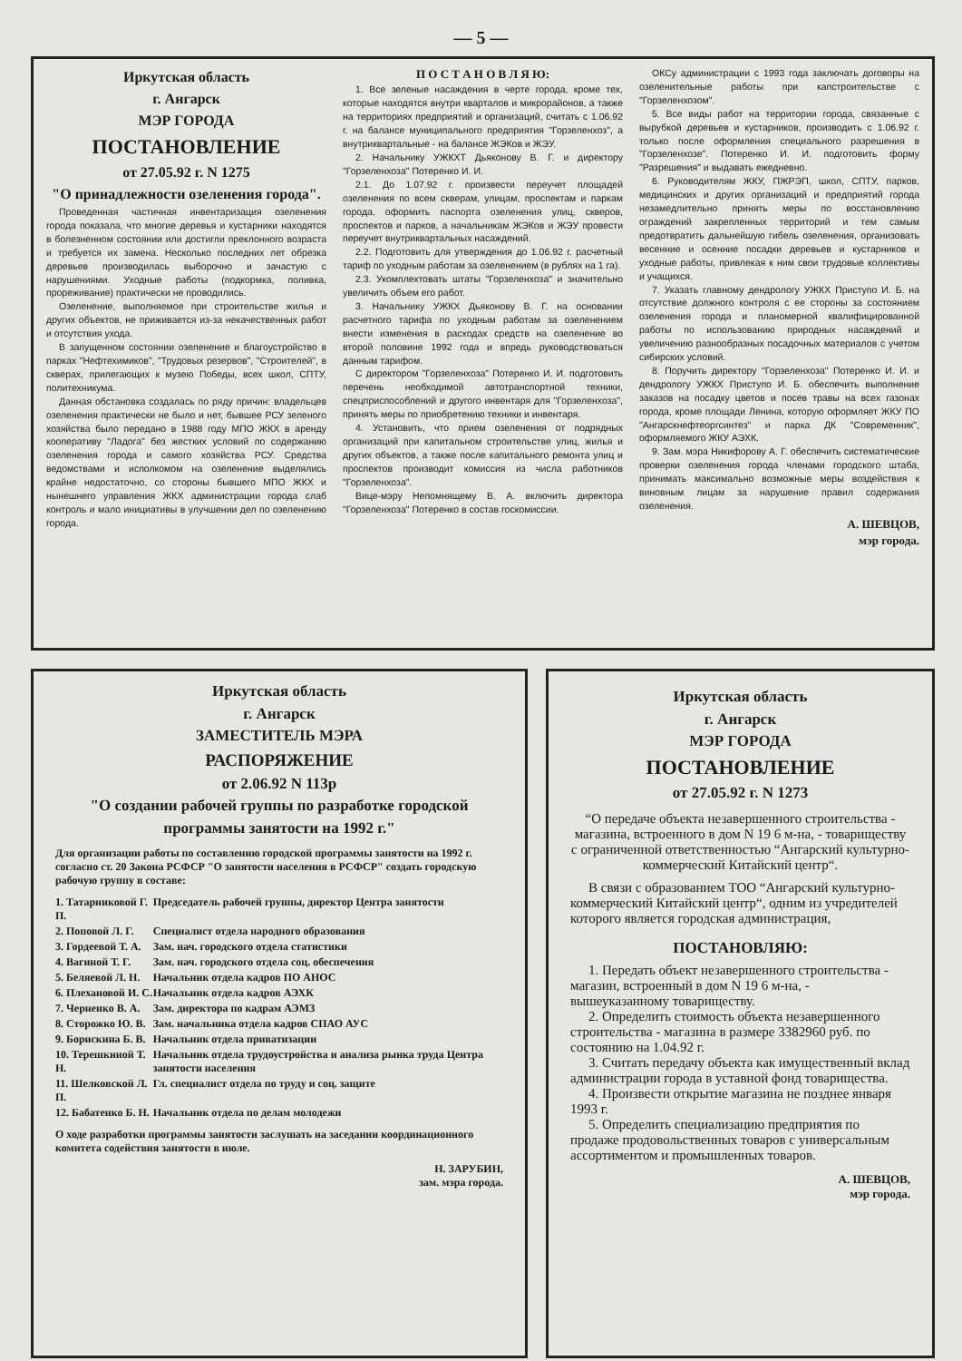— 5 —
Иркутская область
г. Ангарск
МЭР ГОРОДА
ПОСТАНОВЛЕНИЕ
от 27.05.92 г. N 1275
"О принадлежности озеленения города".
Проведенная частичная инвентаризация озеленения города показала, что многие деревья и кустарники находятся в болезненном состоянии или достигли преклонного возраста и требуется их замена. Несколько последних лет обрезка деревьев производилась выборочно и зачастую с нарушениями. Уходные работы (подкормка, поливка, прореживание) практически не проводились.
Озеленение, выполняемое при строительстве жилья и других объектов, не приживается из-за некачественных работ и отсутствия ухода.
В запущенном состоянии озеленение и благоустройство в парках "Нефтехимиков", "Трудовых резервов", "Строителей", в скверах, прилегающих к музею Победы, всех школ, СПТУ, политехникума.
Данная обстановка создалась по ряду причин: владельцев озеленения практически не было и нет, бывшее РСУ зеленого хозяйства было передано в 1988 году МПО ЖКХ в аренду кооперативу "Ладога" без жестких условий по содержанию озеленения города и самого хозяйства РСУ. Средства ведомствами и исполкомом на озеленение выделялись крайне недостаточно, со стороны бывшего МПО ЖКХ и нынешнего управления ЖКХ администрации города слаб контроль и мало инициативы в улучшении дел по озеленению города.
П О С Т А Н О В Л Я Ю:
1. Все зеленые насаждения в черте города, кроме тех, которые находятся внутри кварталов и микрорайонов, а также на территориях предприятий и организаций, считать с 1.06.92 г. на балансе муниципального предприятия "Горзеленхоз", а внутриквартальные - на балансе ЖЭКов и ЖЭУ.
2. Начальнику УЖКХТ Дьяконову В. Г. и директору "Горзеленхоза" Потеренко И. И.
2.1. До 1.07.92 г. произвести переучет площадей озеленения по всем скверам, улицам, проспектам и паркам города, оформить паспорта озеленения улиц, скверов, проспектов и парков, а начальникам ЖЭКов и ЖЭУ провести переучет внутриквартальных насаждений.
2.2. Подготовить для утверждения до 1.06.92 г. расчетный тариф по уходным работам за озеленением (в рублях на 1 га).
2.3. Укомплектовать штаты "Горзеленхоза" и значительно увеличить объем его работ.
3. Начальнику УЖКХ Дьяконову В. Г. на основании расчетного тарифа по уходным работам за озеленением внести изменения в расходах средств на озеленение во второй половине 1992 года и впредь руководствоваться данным тарифом.
С директором "Горзеленхоза" Потеренко И. И. подготовить перечень необходимой автотранспортной техники, спецприспособлений и другого инвентаря для "Горзеленхоза", принять меры по приобретению техники и инвентаря.
4. Установить, что прием озеленения от подрядных организаций при капитальном строительстве улиц, жилья и других объектов, а также после капитального ремонта улиц и проспектов производит комиссия из числа работников "Горзеленхоза".
Вице-мэру Непомнящему В. А. включить директора "Горзеленхоза" Потеренко в состав госкомиссии.
ОКСу администрации с 1993 года заключать договоры на озеленительные работы при капстроительстве с "Горзеленхозом".
5. Все виды работ на территории города, связанные с вырубкой деревьев и кустарников, производить с 1.06.92 г. только после оформления специального разрешения в "Горзеленхозе". Потеренко И. И. подготовить форму "Разрешения" и выдавать ежедневно.
6. Руководителям ЖКУ, ПЖРЭП, школ, СПТУ, парков, медицинских и других организаций и предприятий города незамедлительно принять меры по восстановлению ограждений закрепленных территорий и тем самым предотвратить дальнейшую гибель озеленения, организовать весенние и осенние посадки деревьев и кустарников и уходные работы, привлекая к ним свои трудовые коллективы и учащихся.
7. Указать главному дендрологу УЖКХ Приступо И. Б. на отсутствие должного контроля с ее стороны за состоянием озеленения города и планомерной квалифицированной работы по использованию природных насаждений и увеличению разнообразных посадочных материалов с учетом сибирских условий.
8. Поручить директору "Горзеленхоза" Потеренко И. И. и дендрологу УЖКХ Приступо И. Б. обеспечить выполнение заказов на посадку цветов и посев травы на всех газонах города, кроме площади Ленина, которую оформляет ЖКУ ПО "Ангарскнефтеоргсинтез" и парка ДК "Современник", оформляемого ЖКУ АЭХК.
9. Зам. мэра Никифорову А. Г. обеспечить систематические проверки озеленения города членами городского штаба, принимать максимально возможные меры воздействия к виновным лицам за нарушение правил содержания озеленения.
А. ШЕВЦОВ,
мэр города.
Иркутская область
г. Ангарск
ЗАМЕСТИТЕЛЬ МЭРА
РАСПОРЯЖЕНИЕ
от 2.06.92 N 113р
"О создании рабочей группы по разработке городской программы занятости на 1992 г."
Для организации работы по составлению городской программы занятости на 1992 г. согласно ст. 20 Закона РСФСР "О занятости населения в РСФСР" создать городскую рабочую группу в составе:
| 1. Татарниковой Г. П. | Председатель рабочей группы, директор Центра занятости |
| 2. Поповой Л. Г. | Специалист отдела народного образования |
| 3. Гордеевой Т. А. | Зам. нач. городского отдела статистики |
| 4. Вагиной Т. Г. | Зам. нач. городского отдела соц. обеспечения |
| 5. Беляевой Л. Н. | Начальник отдела кадров ПО АНОС |
| 6. Плехановой И. С. | Начальник отдела кадров АЭХК |
| 7. Черненко В. А. | Зам. директора по кадрам АЭМЗ |
| 8. Сторожко Ю. В. | Зам. начальника отдела кадров СПАО АУС |
| 9. Борискина Б. В. | Начальник отдела приватизации |
| 10. Терешкиной Т. Н. | Начальник отдела трудоустройства и анализа рынка труда Центра занятости населения |
| 11. Шелковской Л. П. | Гл. специалист отдела по труду и соц. защите |
| 12. Бабатенко Б. Н. | Начальник отдела по делам молодежи |
О ходе разработки программы занятости заслушать на заседании координационного комитета содействия занятости в июле.
Н. ЗАРУБИН,
зам. мэра города.
Иркутская область
г. Ангарск
МЭР ГОРОДА
ПОСТАНОВЛЕНИЕ
от 27.05.92 г. N 1273
“О передаче объекта незавершенного строительства - магазина, встроенного в дом N 19 6 м-на, - товариществу с ограниченной ответственностью “Ангарский культурно-коммерческий Китайский центр“.
В связи с образованием ТОО “Ангарский культурно-коммерческий Китайский центр“, одним из учредителей которого является городская администрация,
ПОСТАНОВЛЯЮ:
1. Передать объект незавершенного строительства - магазин, встроенный в дом N 19 6 м-на, - вышеуказанному товариществу.
2. Определить стоимость объекта незавершенного строительства - магазина в размере 3382960 руб. по состоянию на 1.04.92 г.
3. Считать передачу объекта как имущественный вклад администрации города в уставной фонд товарищества.
4. Произвести открытие магазина не позднее января 1993 г.
5. Определить специализацию предприятия по продаже продовольственных товаров с универсальным ассортиментом и промышленных товаров.
А. ШЕВЦОВ,
мэр города.